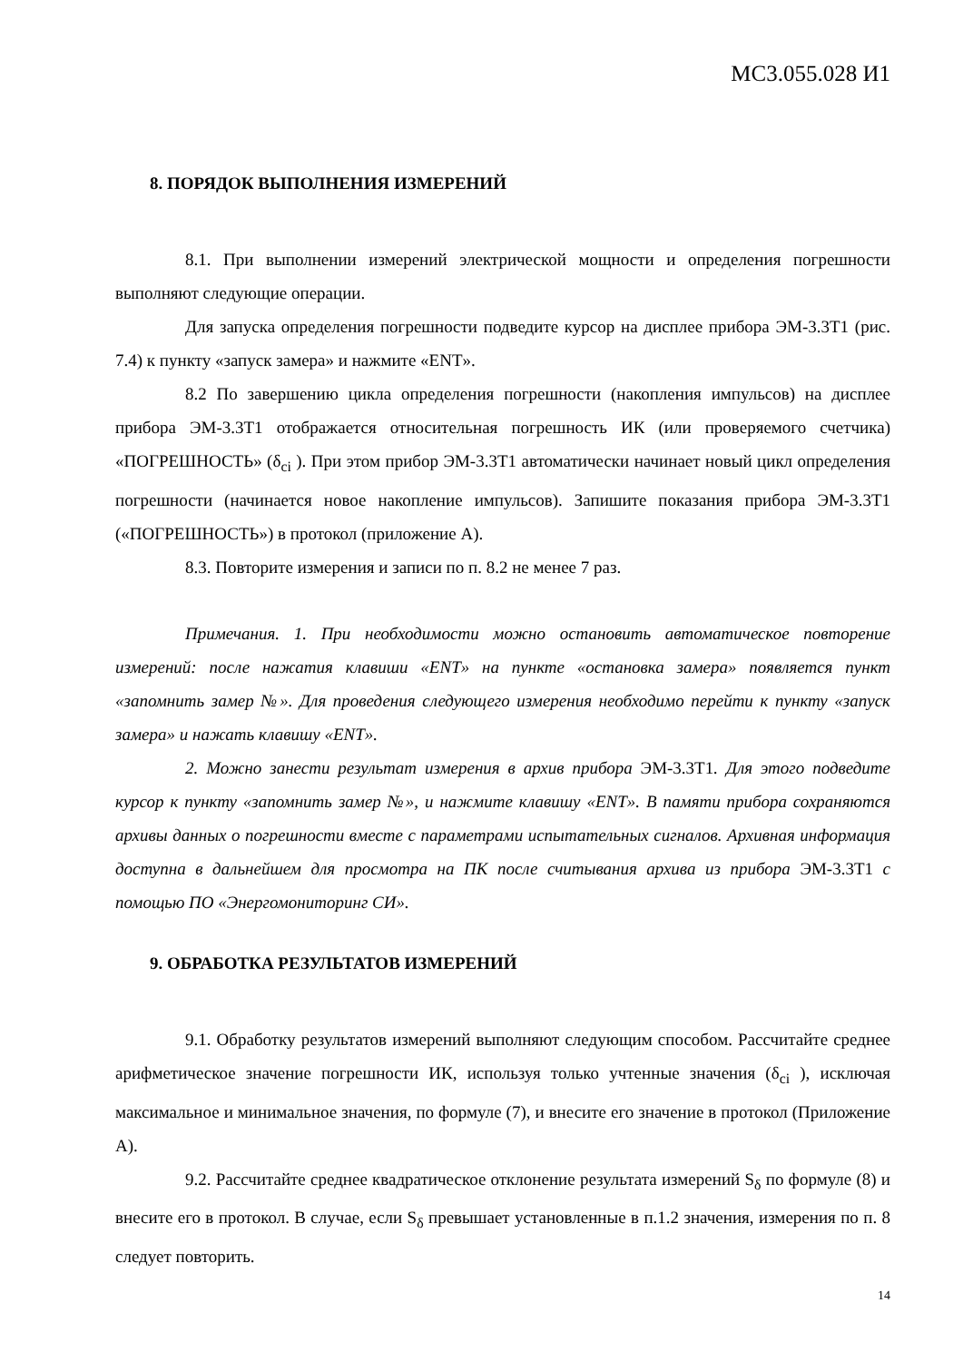МС3.055.028 И1
8. ПОРЯДОК ВЫПОЛНЕНИЯ ИЗМЕРЕНИЙ
8.1. При выполнении измерений электрической мощности и определения погрешности выполняют следующие операции.
Для запуска определения погрешности подведите курсор на дисплее прибора ЭМ-3.3Т1 (рис. 7.4) к пункту «запуск замера» и нажмите «ENT».
8.2 По завершению цикла определения погрешности (накопления импульсов) на дисплее прибора ЭМ-3.3Т1 отображается относительная погрешность ИК (или проверяемого счетчика) «ПОГРЕШНОСТЬ» (δ<sub>ci</sub> ). При этом прибор ЭМ-3.3Т1 автоматически начинает новый цикл определения погрешности (начинается новое накопление импульсов). Запишите показания прибора ЭМ-3.3Т1 («ПОГРЕШНОСТЬ») в протокол (приложение А).
8.3. Повторите измерения и записи по п. 8.2 не менее 7 раз.
Примечания. 1. При необходимости можно остановить автоматическое повторение измерений: после нажатия клавиши «ENT» на пункте «остановка замера» появляется пункт «запомнить замер №». Для проведения следующего измерения необходимо перейти к пункту «запуск замера» и нажать клавишу «ENT».
2. Можно занести результат измерения в архив прибора ЭМ-3.3Т1. Для этого подведите курсор к пункту «запомнить замер №», и нажмите клавишу «ENT». В памяти прибора сохраняются архивы данных о погрешности вместе с параметрами испытательных сигналов. Архивная информация доступна в дальнейшем для просмотра на ПК после считывания архива из прибора ЭМ-3.3Т1 с помощью ПО «Энергомониторинг СИ».
9. ОБРАБОТКА РЕЗУЛЬТАТОВ ИЗМЕРЕНИЙ
9.1. Обработку результатов измерений выполняют следующим способом. Рассчитайте среднее арифметическое значение погрешности ИК, используя только учтенные значения (δ<sub>ci</sub> ), исключая максимальное и минимальное значения, по формуле (7), и внесите его значение в протокол (Приложение А).
9.2. Рассчитайте среднее квадратическое отклонение результата измерений S<sub>δ</sub> по формуле (8) и внесите его в протокол. В случае, если S<sub>δ</sub> превышает установленные в п.1.2 значения, измерения по п. 8 следует повторить.
14